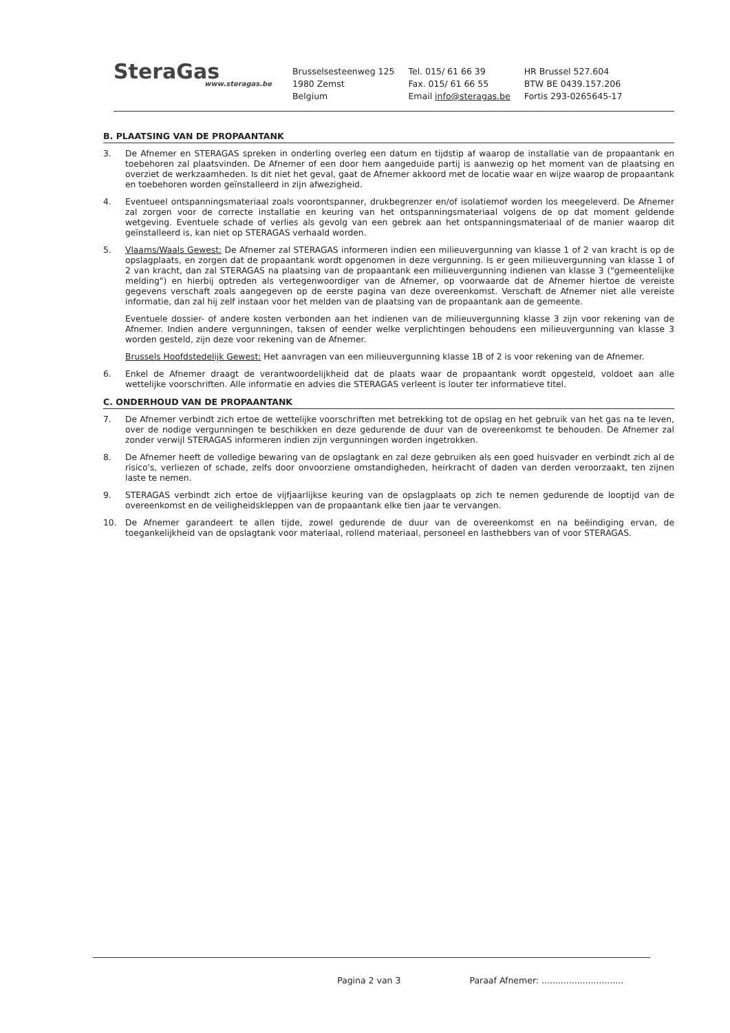SteraGas
www.steragas.be
Brusselsesteenweg 125
1980 Zemst
Belgium
Tel. 015/ 61 66 39
Fax. 015/ 61 66 55
Email info@steragas.be
HR Brussel 527.604
BTW BE 0439.157.206
Fortis 293-0265645-17
B. PLAATSING VAN DE PROPAANTANK
3. De Afnemer en STERAGAS spreken in onderling overleg een datum en tijdstip af waarop de installatie van de propaantank en toebehoren zal plaatsvinden. De Afnemer of een door hem aangeduide partij is aanwezig op het moment van de plaatsing en overziet de werkzaamheden. Is dit niet het geval, gaat de Afnemer akkoord met de locatie waar en wijze waarop de propaantank en toebehoren worden geïnstalleerd in zijn afwezigheid.
4. Eventueel ontspanningsmateriaal zoals voorontspanner, drukbegrenzer en/of isolatiemof worden los meegeleverd. De Afnemer zal zorgen voor de correcte installatie en keuring van het ontspanningsmateriaal volgens de op dat moment geldende wetgeving. Eventuele schade of verlies als gevolg van een gebrek aan het ontspanningsmateriaal of de manier waarop dit geïnstalleerd is, kan niet op STERAGAS verhaald worden.
5. Vlaams/Waals Gewest: De Afnemer zal STERAGAS informeren indien een milieuvergunning van klasse 1 of 2 van kracht is op de opslagplaats, en zorgen dat de propaantank wordt opgenomen in deze vergunning. Is er geen milieuvergunning van klasse 1 of 2 van kracht, dan zal STERAGAS na plaatsing van de propaantank een milieuvergunning indienen van klasse 3 ("gemeentelijke melding") en hierbij optreden als vertegenwoordiger van de Afnemer, op voorwaarde dat de Afnemer hiertoe de vereiste gegevens verschaft zoals aangegeven op de eerste pagina van deze overeenkomst. Verschaft de Afnemer niet alle vereiste informatie, dan zal hij zelf instaan voor het melden van de plaatsing van de propaantank aan de gemeente.
Eventuele dossier- of andere kosten verbonden aan het indienen van de milieuvergunning klasse 3 zijn voor rekening van de Afnemer. Indien andere vergunningen, taksen of eender welke verplichtingen behoudens een milieuvergunning van klasse 3 worden gesteld, zijn deze voor rekening van de Afnemer.
Brussels Hoofdstedelijk Gewest: Het aanvragen van een milieuvergunning klasse 1B of 2 is voor rekening van de Afnemer.
6. Enkel de Afnemer draagt de verantwoordelijkheid dat de plaats waar de propaantank wordt opgesteld, voldoet aan alle wettelijke voorschriften. Alle informatie en advies die STERAGAS verleent is louter ter informatieve titel.
C. ONDERHOUD VAN DE PROPAANTANK
7. De Afnemer verbindt zich ertoe de wettelijke voorschriften met betrekking tot de opslag en het gebruik van het gas na te leven, over de nodige vergunningen te beschikken en deze gedurende de duur van de overeenkomst te behouden. De Afnemer zal zonder verwijl STERAGAS informeren indien zijn vergunningen worden ingetrokken.
8. De Afnemer heeft de volledige bewaring van de opslagtank en zal deze gebruiken als een goed huisvader en verbindt zich al de risico's, verliezen of schade, zelfs door onvoorziene omstandigheden, heirkracht of daden van derden veroorzaakt, ten zijnen laste te nemen.
9. STERAGAS verbindt zich ertoe de vijfjaarlijkse keuring van de opslagplaats op zich te nemen gedurende de looptijd van de overeenkomst en de veiligheidskleppen van de propaantank elke tien jaar te vervangen.
10. De Afnemer garandeert te allen tijde, zowel gedurende de duur van de overeenkomst en na beëindiging ervan, de toegankelijkheid van de opslagtank voor materiaal, rollend materiaal, personeel en lasthebbers van of voor STERAGAS.
Pagina 2 van 3 Paraaf Afnemer: ..............................